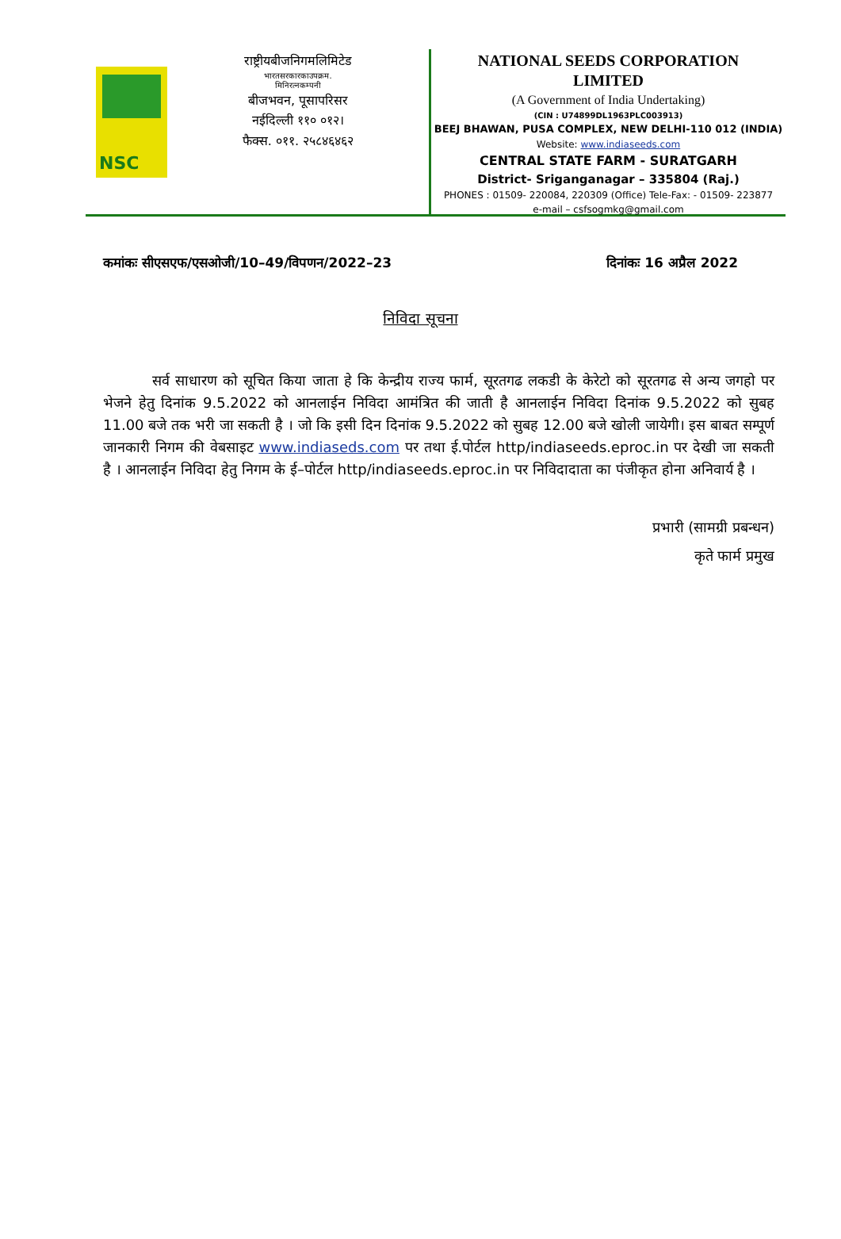NSC
राष्ट्रीयबीजनिगमलिमिटेड
भारतसरकारकाउपक्रम.
मिनिरत्नकम्पनी
बीजभवन, पूसापरिसर
नईदिल्ली ११० ०१२।
फैक्स. ०११. २५८४६४६२
NATIONAL SEEDS CORPORATION
LIMITED
(A Government of India Undertaking)
(CIN : U74899DL1963PLC003913)
BEEJ BHAWAN, PUSA COMPLEX, NEW DELHI-110 012 (INDIA)
Website: www.indiaseeds.com
CENTRAL STATE FARM - SURATGARH
District- Sriganganagar – 335804 (Raj.)
PHONES : 01509- 220084, 220309 (Office) Tele-Fax: - 01509- 223877
e-mail – csfsogmkg@gmail.com
कमांकः सीएसएफ/एसओजी/10–49/विपणन/2022–23 दिनांकः 16 अप्रैल 2022
निविदा सूचना
सर्व साधारण को सूचित किया जाता हे कि केन्द्रीय राज्य फार्म, सूरतगढ लकडी के केरेटो को सूरतगढ से अन्य जगहो पर भेजने हेतु दिनांक 9.5.2022 को आनलाईन निविदा आमंत्रित की जाती है आनलाईन निविदा दिनांक 9.5.2022 को सुबह 11.00 बजे तक भरी जा सकती है । जो कि इसी दिन दिनांक 9.5.2022 को सुबह 12.00 बजे खोली जायेगी। इस बाबत सम्पूर्ण जानकारी निगम की वेबसाइट www.indiaseds.com पर तथा ई.पोर्टल http/indiaseeds.eproc.in पर देखी जा सकती है । आनलाईन निविदा हेतु निगम के ई–पोर्टल http/indiaseeds.eproc.in पर निविदादाता का पंजीकृत होना अनिवार्य है ।
प्रभारी (सामग्री प्रबन्धन)
कृते फार्म प्रमुख